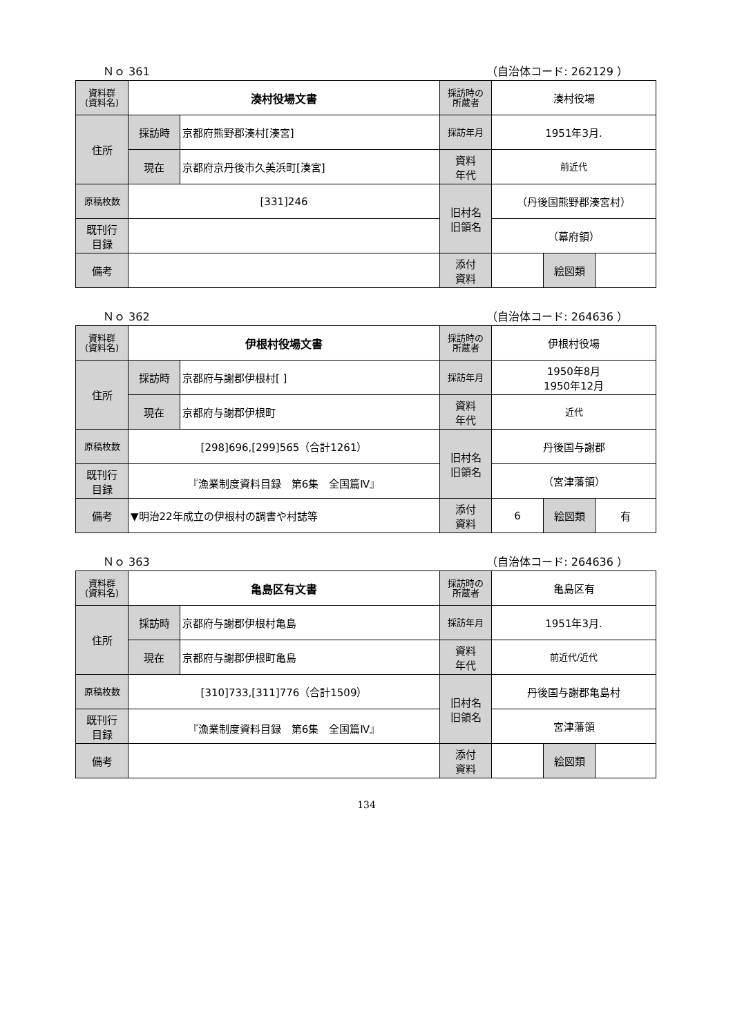Ｎｏ 361 （自治体コード: 262129 ）
| 資料群 (資料名) | 湊村役場文書 | | 採訪時の 所蔵者 | 湊村役場 | | |
| 住所 | 採訪時 | 京都府熊野郡湊村[湊宮] | 採訪年月 | 1951年3月. | | |
| | 現在 | 京都府京丹後市久美浜町[湊宮] | 資料 年代 | 前近代 | | |
| 原稿枚数 | [331]246 | | 旧村名 旧領名 | （丹後国熊野郡湊宮村） | | |
| 既刊行 目録 | | | | （幕府領） | | |
| 備考 | | | | | | |
| | | | 添付 資料 | | 絵図類 | |
Ｎｏ 362 （自治体コード: 264636 ）
| 資料群 (資料名) | 伊根村役場文書 | | 採訪時の 所蔵者 | 伊根村役場 | | |
| 住所 | 採訪時 | 京都府与謝郡伊根村[ ] | 採訪年月 | 1950年8月 1950年12月 | | |
| | 現在 | 京都府与謝郡伊根町 | 資料 年代 | 近代 | | |
| 原稿枚数 | [298]696,[299]565（合計1261） | | 旧村名 旧領名 | 丹後国与謝郡 | | |
| 既刊行 目録 | 『漁業制度資料目録 第6集 全国篇Ⅳ』 | | | （宮津藩領） | | |
| 備考 | ▼明治22年成立の伊根村の調書や村誌等 | | | | | |
| | | | 添付 資料 | 6 | 絵図類 | 有 |
Ｎｏ 363 （自治体コード: 264636 ）
| 資料群 (資料名) | 亀島区有文書 | | 採訪時の 所蔵者 | 亀島区有 | | |
| 住所 | 採訪時 | 京都府与謝郡伊根村亀島 | 採訪年月 | 1951年3月. | | |
| | 現在 | 京都府与謝郡伊根町亀島 | 資料 年代 | 前近代/近代 | | |
| 原稿枚数 | [310]733,[311]776（合計1509） | | 旧村名 旧領名 | 丹後国与謝郡亀島村 | | |
| 既刊行 目録 | 『漁業制度資料目録 第6集 全国篇Ⅳ』 | | | 宮津藩領 | | |
| 備考 | | | | | | |
| | | | 添付 資料 | | 絵図類 | |
134